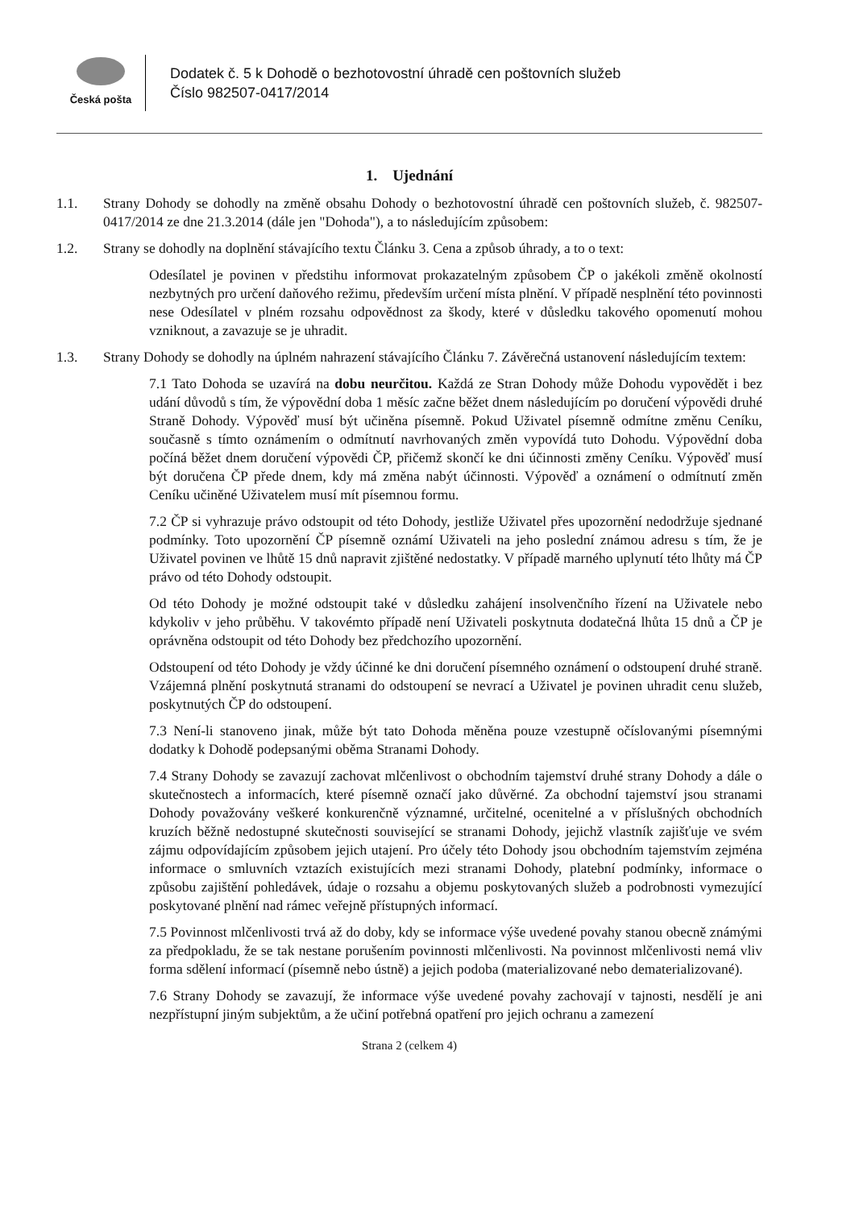Česká pošta
Dodatek č. 5 k Dohodě o bezhotovostní úhradě cen poštovních služeb
Číslo 982507-0417/2014
1. Ujednání
1.1. Strany Dohody se dohodly na změně obsahu Dohody o bezhotovostní úhradě cen poštovních služeb, č. 982507-0417/2014 ze dne 21.3.2014 (dále jen "Dohoda"), a to následujícím způsobem:
1.2. Strany se dohodly na doplnění stávajícího textu Článku 3. Cena a způsob úhrady, a to o text:
Odesílatel je povinen v předstihu informovat prokazatelným způsobem ČP o jakékoli změně okolností nezbytných pro určení daňového režimu, především určení místa plnění. V případě nesplnění této povinnosti nese Odesílatel v plném rozsahu odpovědnost za škody, které v důsledku takového opomenutí mohou vzniknout, a zavazuje se je uhradit.
1.3. Strany Dohody se dohodly na úplném nahrazení stávajícího Článku 7. Závěrečná ustanovení následujícím textem:
7.1 Tato Dohoda se uzavírá na dobu neurčitou. Každá ze Stran Dohody může Dohodu vypovědět i bez udání důvodů s tím, že výpovědní doba 1 měsíc začne běžet dnem následujícím po doručení výpovědi druhé Straně Dohody. Výpověď musí být učiněna písemně. Pokud Uživatel písemně odmítne změnu Ceníku, současně s tímto oznámením o odmítnutí navrhovaných změn vypovídá tuto Dohodu. Výpovědní doba počíná běžet dnem doručení výpovědi ČP, přičemž skončí ke dni účinnosti změny Ceníku. Výpověď musí být doručena ČP přede dnem, kdy má změna nabýt účinnosti. Výpověď a oznámení o odmítnutí změn Ceníku učiněné Uživatelem musí mít písemnou formu.
7.2 ČP si vyhrazuje právo odstoupit od této Dohody, jestliže Uživatel přes upozornění nedodržuje sjednané podmínky. Toto upozornění ČP písemně oznámí Uživateli na jeho poslední známou adresu s tím, že je Uživatel povinen ve lhůtě 15 dnů napravit zjištěné nedostatky. V případě marného uplynutí této lhůty má ČP právo od této Dohody odstoupit.
Od této Dohody je možné odstoupit také v důsledku zahájení insolvenčního řízení na Uživatele nebo kdykoliv v jeho průběhu. V takovémto případě není Uživateli poskytnuta dodatečná lhůta 15 dnů a ČP je oprávněna odstoupit od této Dohody bez předchozího upozornění.
Odstoupení od této Dohody je vždy účinné ke dni doručení písemného oznámení o odstoupení druhé straně. Vzájemná plnění poskytnutá stranami do odstoupení se nevrací a Uživatel je povinen uhradit cenu služeb, poskytnutých ČP do odstoupení.
7.3 Není-li stanoveno jinak, může být tato Dohoda měněna pouze vzestupně očíslovanými písemnými dodatky k Dohodě podepsanými oběma Stranami Dohody.
7.4 Strany Dohody se zavazují zachovat mlčenlivost o obchodním tajemství druhé strany Dohody a dále o skutečnostech a informacích, které písemně označí jako důvěrné. Za obchodní tajemství jsou stranami Dohody považovány veškeré konkurenčně významné, určitelné, ocenitelné a v příslušných obchodních kruzích běžně nedostupné skutečnosti související se stranami Dohody, jejichž vlastník zajišťuje ve svém zájmu odpovídajícím způsobem jejich utajení. Pro účely této Dohody jsou obchodním tajemstvím zejména informace o smluvních vztazích existujících mezi stranami Dohody, platební podmínky, informace o způsobu zajištění pohledávek, údaje o rozsahu a objemu poskytovaných služeb a podrobnosti vymezující poskytované plnění nad rámec veřejně přístupných informací.
7.5 Povinnost mlčenlivosti trvá až do doby, kdy se informace výše uvedené povahy stanou obecně známými za předpokladu, že se tak nestane porušením povinnosti mlčenlivosti. Na povinnost mlčenlivosti nemá vliv forma sdělení informací (písemně nebo ústně) a jejich podoba (materializované nebo dematerializované).
7.6 Strany Dohody se zavazují, že informace výše uvedené povahy zachovají v tajnosti, nesdělí je ani nezpřístupní jiným subjektům, a že učiní potřebná opatření pro jejich ochranu a zamezení
Strana 2 (celkem 4)